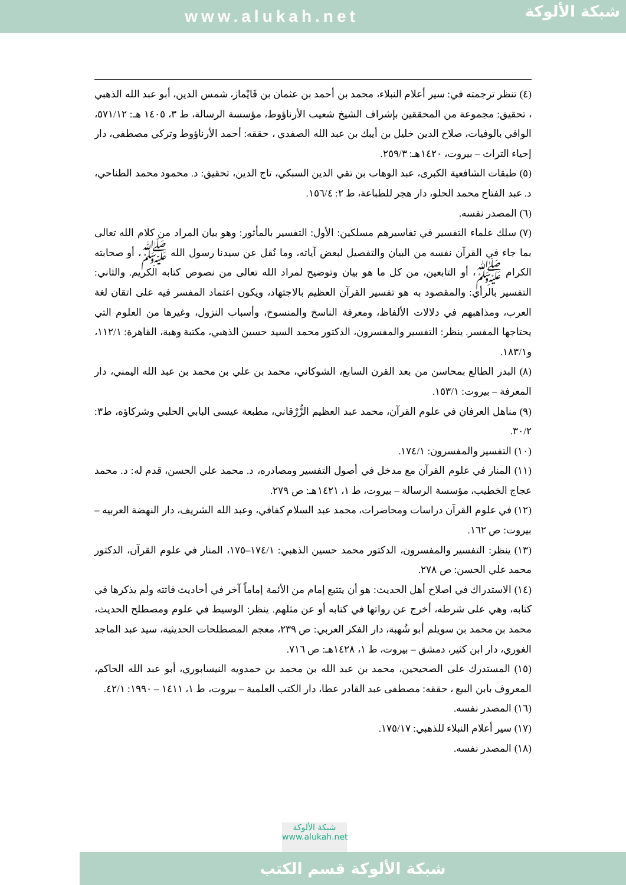www.alukah.net
شبكة الألوكة
(٤) تنظر ترجمته في: سير أعلام النبلاء، محمد بن أحمد بن عثمان بن قَايْماز، شمس الدين، أبو عبد الله الذهبي ، تحقيق: مجموعة من المحققين بإشراف الشيخ شعيب الأرناؤوط، مؤسسة الرسالة، ط ٣، ١٤٠٥ هـ: ٥٧١/١٢، الوافي بالوفيات، صلاح الدين خليل بن أيبك بن عبد الله الصفدي ، حققه: أحمد الأرناؤوط وتركي مصطفى، دار إحياء التراث – بيروت، ١٤٢٠هـ: ٢٥٩/٣.
(٥) طبقات الشافعية الكبرى، عبد الوهاب بن تقي الدين السبكي، تاج الدين، تحقيق: د. محمود محمد الطناحي، د. عبد الفتاح محمد الحلو، دار هجر للطباعة، ط ٢: ١٥٦/٤.
(٦) المصدر نفسه.
(٧) سلك علماء التفسير في تفاسيرهم مسلكين: الأول: التفسير بالمأثور: وهو بيان المراد من كلام الله تعالى بما جاء في القرآن نفسه من البيان والتفصيل لبعض آياته، وما نُقل عن سيدنا رسول الله ﷺ، أو صحابته الكرام ﷺ، أو التابعين، من كل ما هو بيان وتوضيح لمراد الله تعالى من نصوص كتابه الكريم. والثاني: التفسير بالرأي: والمقصود به هو تفسير القرآن العظيم بالاجتهاد، ويكون اعتماد المفسر فيه على اتقان لغة العرب، ومذاهبهم في دلالات الألفاظ، ومعرفة الناسخ والمنسوخ، وأسباب النزول، وغيرها من العلوم التي يحتاجها المفسر. ينظر: التفسير والمفسرون، الدكتور محمد السيد حسين الذهبي، مكتبة وهبة، القاهرة: ١١٢/١، و١٨٣/١.
(٨) البدر الطالع بمحاسن من بعد القرن السابع، الشوكاني، محمد بن علي بن محمد بن عبد الله اليمني، دار المعرفة – بيروت: ١٥٣/١.
(٩) مناهل العرفان في علوم القرآن، محمد عبد العظيم الزُّرْقاني، مطبعة عيسى البابي الحلبي وشركاؤه، ط٣: ٣٠/٢.
(١٠) التفسير والمفسرون: ١٧٤/١.
(١١) المنار في علوم القرآن مع مدخل في أصول التفسير ومصادره، د. محمد علي الحسن، قدم له: د. محمد عجاج الخطيب، مؤسسة الرسالة – بيروت، ط ١، ١٤٢١هـ: ص ٢٧٩.
(١٢) في علوم القرآن دراسات ومحاضرات، محمد عبد السلام كفافي، وعبد الله الشريف، دار النهضة العربيه – بيروت: ص ١٦٢.
(١٣) ينظر: التفسير والمفسرون، الدكتور محمد حسين الذهبي: ١٧٤/١–١٧٥، المنار في علوم القرآن، الدكتور محمد علي الحسن: ص ٢٧٨.
(١٤) الاستدراك في اصلاح أهل الحديث: هو أن يتتبع إمام من الأئمة إماماً آخر في أحاديث فاتته ولم يذكرها في كتابه، وهي على شرطه، أخرج عن رواتها في كتابه أو عن مثلهم. ينظر: الوسيط في علوم ومصطلح الحديث، محمد بن محمد بن سويلم أبو شُهبة، دار الفكر العربي: ص ٢٣٩، معجم المصطلحات الحديثية، سيد عبد الماجد الغوري، دار ابن كثير، دمشق – بيروت، ط ١، ١٤٢٨هـ: ص ٧١٦.
(١٥) المستدرك على الصحيحين، محمد بن عبد الله بن محمد بن حمدويه النيسابوري، أبو عبد الله الحاكم، المعروف بابن البيع ، حققه: مصطفى عبد القادر عطا، دار الكتب العلمية – بيروت، ط ١، ١٤١١ – ١٩٩٠: ٤٢/١.
(١٦) المصدر نفسه.
(١٧) سير أعلام النبلاء للذهبي: ١٧٥/١٧.
(١٨) المصدر نفسه.
شبكة الألوكة
www.alukah.net
شبكة الألوكة قسم الكتب